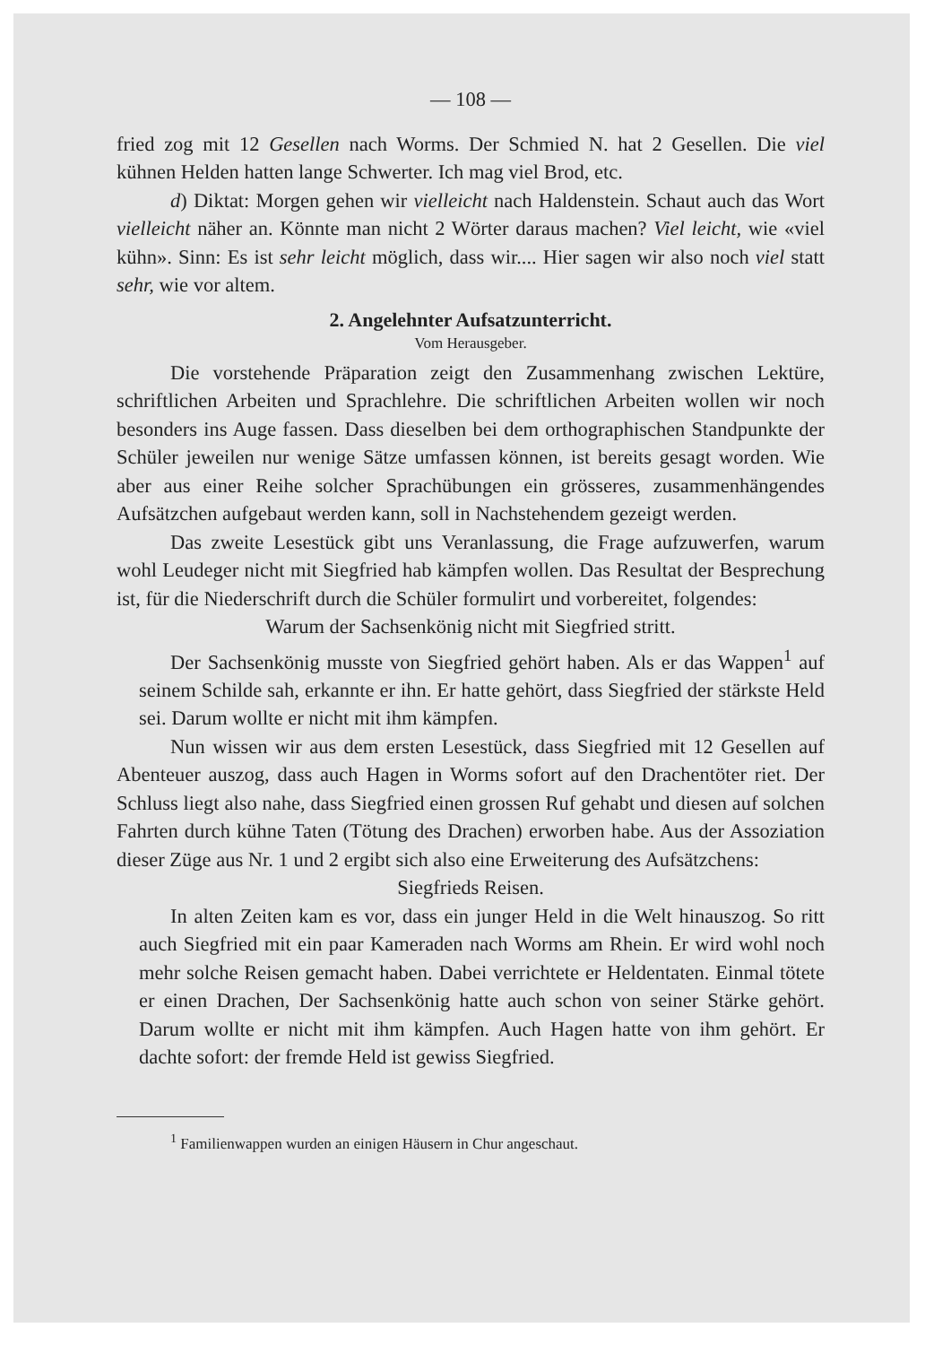— 108 —
fried zog mit 12 Gesellen nach Worms. Der Schmied N. hat 2 Gesellen. Die viel kühnen Helden hatten lange Schwerter. Ich mag viel Brod, etc.
d) Diktat: Morgen gehen wir vielleicht nach Haldenstein. Schaut auch das Wort vielleicht näher an. Könnte man nicht 2 Wörter daraus machen? Viel leicht, wie «viel kühn». Sinn: Es ist sehr leicht möglich, dass wir.... Hier sagen wir also noch viel statt sehr, wie vor altem.
2. Angelehnter Aufsatzunterricht.
Vom Herausgeber.
Die vorstehende Präparation zeigt den Zusammenhang zwischen Lektüre, schriftlichen Arbeiten und Sprachlehre. Die schriftlichen Arbeiten wollen wir noch besonders ins Auge fassen. Dass dieselben bei dem orthographischen Standpunkte der Schüler jeweilen nur wenige Sätze umfassen können, ist bereits gesagt worden. Wie aber aus einer Reihe solcher Sprachübungen ein grösseres, zusammenhängendes Aufsätzchen aufgebaut werden kann, soll in Nachstehendem gezeigt werden.
Das zweite Lesestück gibt uns Veranlassung, die Frage aufzuwerfen, warum wohl Leudeger nicht mit Siegfried hab kämpfen wollen. Das Resultat der Besprechung ist, für die Niederschrift durch die Schüler formulirt und vorbereitet, folgendes:
Warum der Sachsenkönig nicht mit Siegfried stritt.
Der Sachsenkönig musste von Siegfried gehört haben. Als er das Wappen<sup>1</sup> auf seinem Schilde sah, erkannte er ihn. Er hatte gehört, dass Siegfried der stärkste Held sei. Darum wollte er nicht mit ihm kämpfen.
Nun wissen wir aus dem ersten Lesestück, dass Siegfried mit 12 Gesellen auf Abenteuer auszog, dass auch Hagen in Worms sofort auf den Drachentöter riet. Der Schluss liegt also nahe, dass Siegfried einen grossen Ruf gehabt und diesen auf solchen Fahrten durch kühne Taten (Tötung des Drachen) erworben habe. Aus der Assoziation dieser Züge aus Nr. 1 und 2 ergibt sich also eine Erweiterung des Aufsätzchens:
Siegfrieds Reisen.
In alten Zeiten kam es vor, dass ein junger Held in die Welt hinauszog. So ritt auch Siegfried mit ein paar Kameraden nach Worms am Rhein. Er wird wohl noch mehr solche Reisen gemacht haben. Dabei verrichtete er Heldentaten. Einmal tötete er einen Drachen, Der Sachsenkönig hatte auch schon von seiner Stärke gehört. Darum wollte er nicht mit ihm kämpfen. Auch Hagen hatte von ihm gehört. Er dachte sofort: der fremde Held ist gewiss Siegfried.
<sup>1</sup> Familienwappen wurden an einigen Häusern in Chur angeschaut.